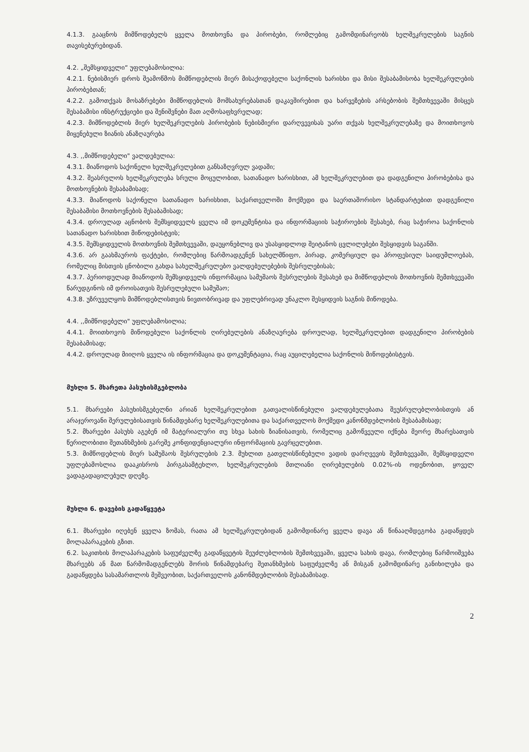4.1.3. გააცნოს მიმწოდებელს ყველა მოთხოვნა და პირობები, რომლებიც გამომდინარეობს ხელშეკრულების საგნის თავისებურებიდან.
4.2. „შემსყიდველი“ უფლებამოსილია:
4.2.1. ნებისმიერ დროს შეამოწმოს მიმწოდებლის მიერ მისაქოდებელი საქონლის ხარისხი და მისი შესაბამისობა ხელშეკრულების პირობებთან;
4.2.2. გამოთქვას მოსაზრებები მიმწოდებლის მომსახურებასთან დაკავშირებით და ხარვეზების არსებობის შემთხვევაში მისცეს შესაბამისი ინსტრუქციები და შენიშვნები მათ აღმოსაფხვრელად;
4.2.3. მიმწოდებლის მიერ ხელშეკრულების პირობების ნებისმიერი დარღვევისას უარი თქვას ხელშეკრულებაზე და მოითხოვოს მიყენებული ზიანის ანაზღაურება
4.3. ,,მიმწოდებელი" ვალდებულია:
4.3.1. მიაწოდოს საქონელი ხელშეკრულებით განსაზღვრულ ვადაში;
4.3.2. შეასრულოს ხელშეკრულება სრული მოცულობით, სათანადო ხარისხით, ამ ხელშეკრულებით და დადგენილი პირობებისა და მოთხოვნების შესაბამისად;
4.3.3. მიაწოდოს საქონელი სათანადო ხარისხით, საქართველოში მოქმედი და საერთაშორისო სტანდარტებით დადგენილი შესაბამისი მოთხოვნების შესაბამისად;
4.3.4. დროულად აცნობოს შემსყიდველს ყველა იმ დოკუმენტისა და ინფორმაციის საჭიროების შესახებ, რაც საჭიროა საქონლის სათანადო ხარისხით მიწოდებისტვის;
4.3.5. შემსყიდველის მოთხოვნის შემთხვევაში, დაუყონებლივ და უსასყიდლოდ შეიტანოს ცვლილებები შესყიდვის საგანში.
4.3.6. არ გაახმაუროს ფაქტები, რომლებიც წარმოადგენენ სახელმწიფო, პირად, კომერციულ და პროფესიულ საიდუმლოებას, რომელიც მისთვის ცნობილი გახდა სახელშეკრულებო ვალდებულებების შესრულებისას;
4.3.7. პერიოდულად მიაწოდოს შემსყიდველს ინფორმაცია სამუშაოს შესრულების შესახებ და მიმწოდებლის მოთხოვნის შემთხვევაში წარუდგინოს იმ დროისათვის შესრულებული სამუშაო;
4.3.8. უზრუველყოს მიმწოდებლისთვის ნივთობრივად და უფლებრივად უნაკლო შესყიდვის საგნის მიწოდება.
4.4. ,,მიმწოდებელი" უფლებამოსილია;
4.4.1. მოითხოვოს მიწოდებული საქონლის ღირებულების ანაზღაურება დროულად, ხელშეკრულებით დადგენილი პირობების შესაბამისად;
4.4.2. დროულად მიიღოს ყველა ის ინფორმაცია და დოკუმენტაცია, რაც აუცილებელია საქონლის მიწოდებისტვის.
მუხლი 5. მხარეთა პასუხისმგებლობა
5.1. მხარეები პასუხისმგებელნი არიან ხელშეკრულებით გათვალისწინებული ვალდებულებათა შეუსრულებლობისთვის ან არაჯეროვანი შერულებისათვის წინამდებარე ხელშეკრულებითა და საქართველოს მოქმედი კანონმდებლობის შესაბამისად;
5.2. მხარეები პასუხს აგებენ იმ მატერიალური თუ სხვა სახის ზიანისათვის, რომელიც გამოწვეული იქნება მეორე მხარესათვის წერილობითი შეთანხმების გარეშე კონფიდენციალური ინფორმაციის გავრცელებით.
5.3. მიმწოდებლის მიერ სამუშაოს შესრულების 2.3. მუხლით გათვლისწინებული ვადის დარღვევის შემთხვევაში, შემსყიდველი უფლებამოსლია დააკისროს პირგასამტეხლო, ხელშეკრულების მთლიანი ღირებულების 0.02%-ის ოდენობით, ყოველ ვადაგადაცილებულ დღეზე.
მუხლი 6. დავების გადაწყვეტა
6.1. მხარეები იღებენ ყველა ზომას, რათა ამ ხელშეკრულებიდან გამომდინარე ყველა დავა ან წინააღმდეგობა გადაწყდეს მოლაპარაკების გზით.
6.2. საკითხის მოლაპარაკების საფუძველზე გადაწყვეტის შეუძლებლობის შემთხვევაში, ყველა სახის დავა, რომლებიც წარმოიშვება მხარეებს ან მათ წარმომადგენლებს შორის წინამდებარე შეთანხმების საფუძველზე ან მისგან გამომდინარე განიხილება და გადაწყდება სასამართლოს მეშვეობით, საქართველოს კანონმდებლობის შესაბამისად.
2